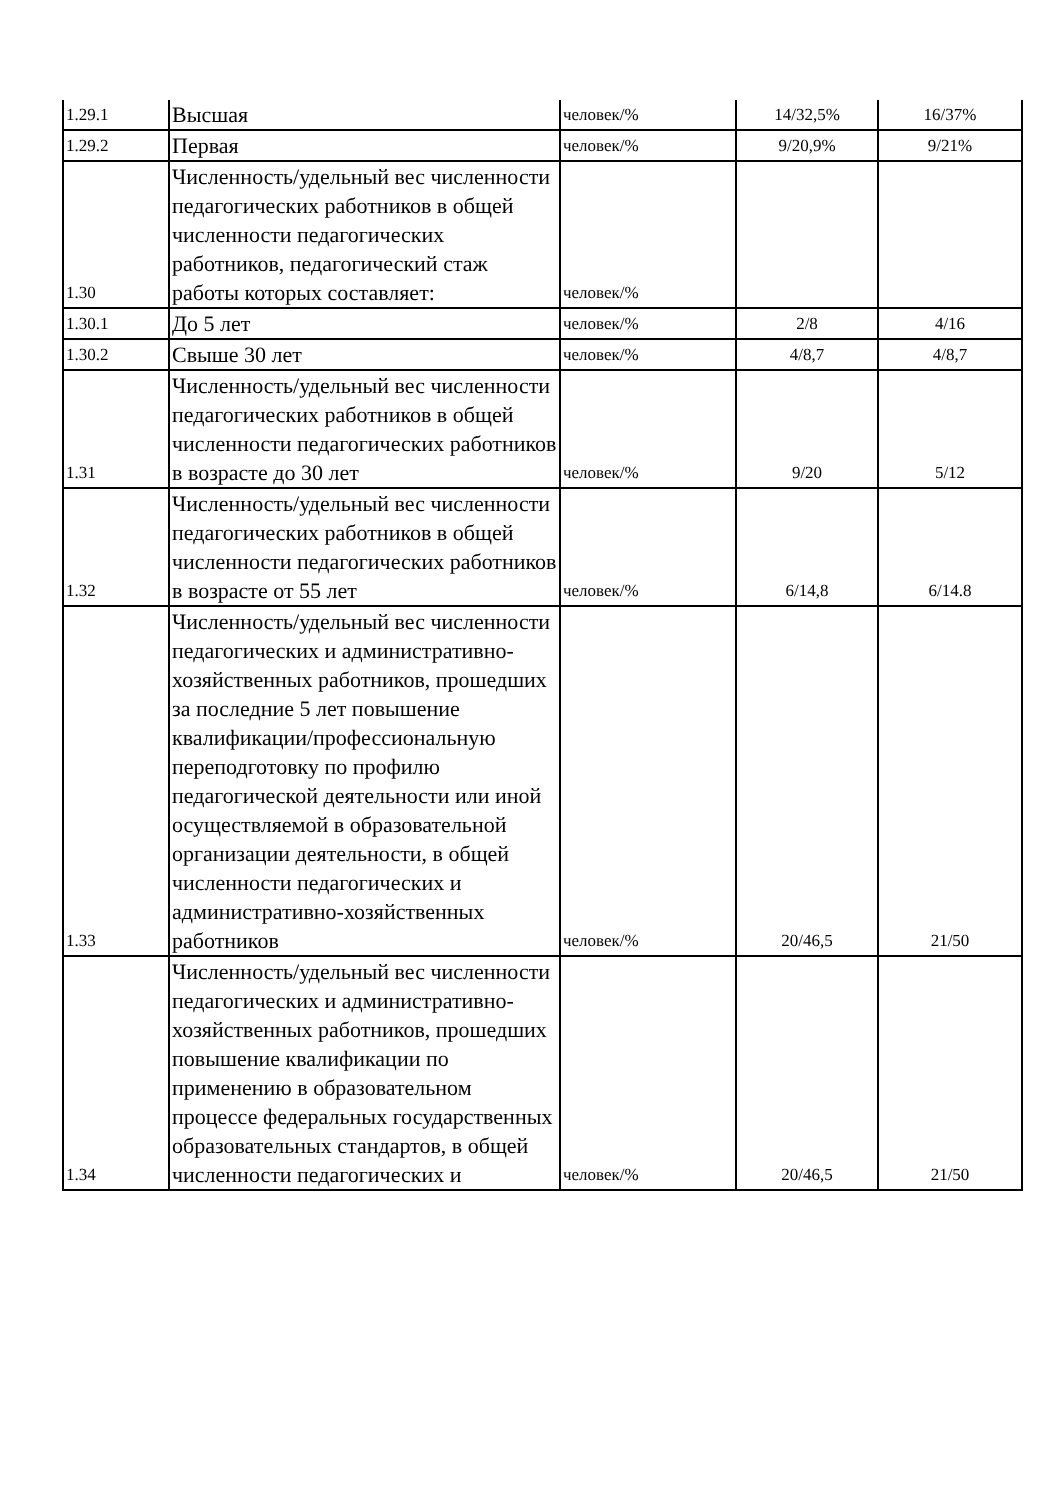| 1.29.1 | Высшая | человек/% | 14/32,5% | 16/37% |
| 1.29.2 | Первая | человек/% | 9/20,9% | 9/21% |
| 1.30 | Численность/удельный вес численности педагогических работников в общей численности педагогических работников, педагогический стаж работы которых составляет: | человек/% | | |
| 1.30.1 | До 5 лет | человек/% | 2/8 | 4/16 |
| 1.30.2 | Свыше 30 лет | человек/% | 4/8,7 | 4/8,7 |
| 1.31 | Численность/удельный вес численности педагогических работников в общей численности педагогических работников в возрасте до 30 лет | человек/% | 9/20 | 5/12 |
| 1.32 | Численность/удельный вес численности педагогических работников в общей численности педагогических работников в возрасте от 55 лет | человек/% | 6/14,8 | 6/14.8 |
| 1.33 | Численность/удельный вес численности педагогических и административно-хозяйственных работников, прошедших за последние 5 лет повышение квалификации/профессиональную переподготовку по профилю педагогической деятельности или иной осуществляемой в образовательной организации деятельности, в общей численности педагогических и административно-хозяйственных работников | человек/% | 20/46,5 | 21/50 |
| 1.34 | Численность/удельный вес численности педагогических и административно-хозяйственных работников, прошедших повышение квалификации по применению в образовательном процессе федеральных государственных образовательных стандартов, в общей численности педагогических и | человек/% | 20/46,5 | 21/50 |